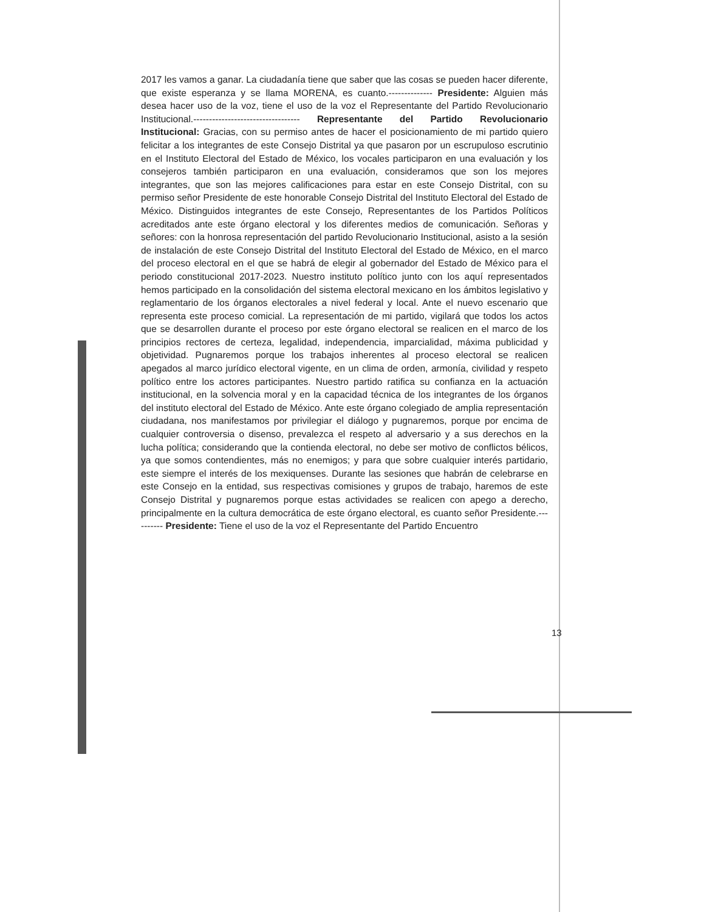2017 les vamos a ganar. La ciudadanía tiene que saber que las cosas se pueden hacer diferente, que existe esperanza y se llama MORENA, es cuanto.-------------- Presidente: Alguien más desea hacer uso de la voz, tiene el uso de la voz el Representante del Partido Revolucionario Institucional.---------------------------------- Representante del Partido Revolucionario Institucional: Gracias, con su permiso antes de hacer el posicionamiento de mi partido quiero felicitar a los integrantes de este Consejo Distrital ya que pasaron por un escrupuloso escrutinio en el Instituto Electoral del Estado de México, los vocales participaron en una evaluación y los consejeros también participaron en una evaluación, consideramos que son los mejores integrantes, que son las mejores calificaciones para estar en este Consejo Distrital, con su permiso señor Presidente de este honorable Consejo Distrital del Instituto Electoral del Estado de México. Distinguidos integrantes de este Consejo, Representantes de los Partidos Políticos acreditados ante este órgano electoral y los diferentes medios de comunicación. Señoras y señores: con la honrosa representación del partido Revolucionario Institucional, asisto a la sesión de instalación de este Consejo Distrital del Instituto Electoral del Estado de México, en el marco del proceso electoral en el que se habrá de elegir al gobernador del Estado de México para el periodo constitucional 2017-2023. Nuestro instituto político junto con los aquí representados hemos participado en la consolidación del sistema electoral mexicano en los ámbitos legislativo y reglamentario de los órganos electorales a nivel federal y local. Ante el nuevo escenario que representa este proceso comicial. La representación de mi partido, vigilará que todos los actos que se desarrollen durante el proceso por este órgano electoral se realicen en el marco de los principios rectores de certeza, legalidad, independencia, imparcialidad, máxima publicidad y objetividad. Pugnaremos porque los trabajos inherentes al proceso electoral se realicen apegados al marco jurídico electoral vigente, en un clima de orden, armonía, civilidad y respeto político entre los actores participantes. Nuestro partido ratifica su confianza en la actuación institucional, en la solvencia moral y en la capacidad técnica de los integrantes de los órganos del instituto electoral del Estado de México. Ante este órgano colegiado de amplia representación ciudadana, nos manifestamos por privilegiar el diálogo y pugnaremos, porque por encima de cualquier controversia o disenso, prevalezca el respeto al adversario y a sus derechos en la lucha política; considerando que la contienda electoral, no debe ser motivo de conflictos bélicos, ya que somos contendientes, más no enemigos; y para que sobre cualquier interés partidario, este siempre el interés de los mexiquenses. Durante las sesiones que habrán de celebrarse en este Consejo en la entidad, sus respectivas comisiones y grupos de trabajo, haremos de este Consejo Distrital y pugnaremos porque estas actividades se realicen con apego a derecho, principalmente en la cultura democrática de este órgano electoral, es cuanto señor Presidente.---------- Presidente: Tiene el uso de la voz el Representante del Partido Encuentro
13